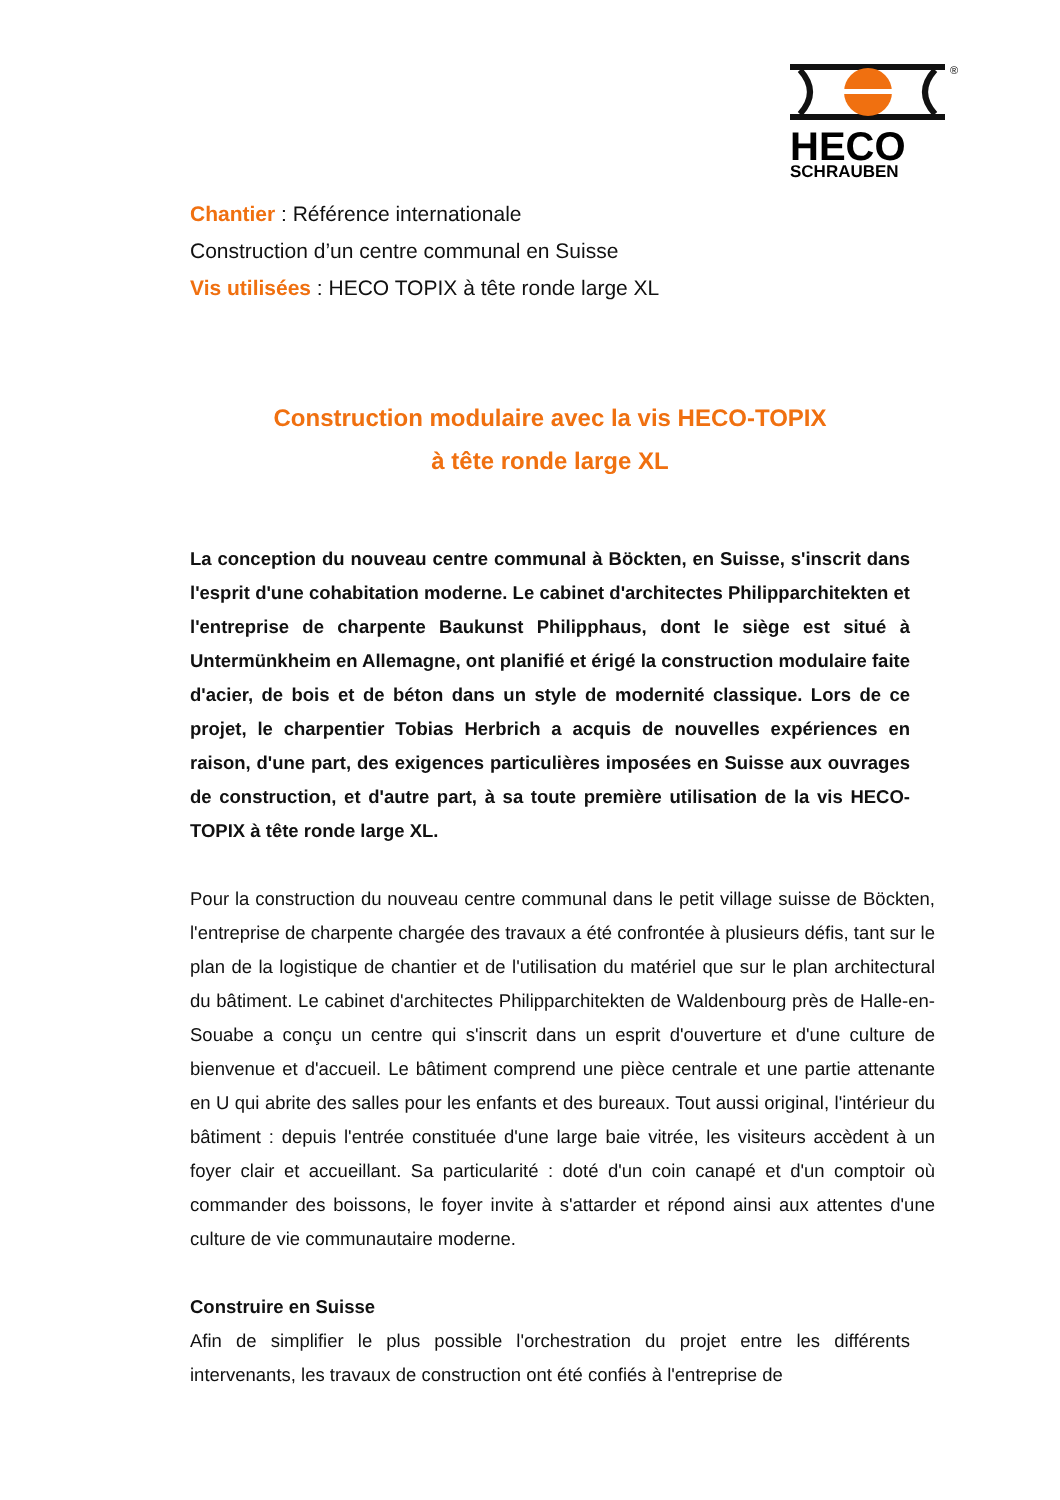®
HECO
SCHRAUBEN
Chantier : Référence internationale
Construction d’un centre communal en Suisse
Vis utilisées : HECO TOPIX à tête ronde large XL
Construction modulaire avec la vis HECO-TOPIX
à tête ronde large XL
La conception du nouveau centre communal à Böckten, en Suisse, s'inscrit dans l'esprit d'une cohabitation moderne. Le cabinet d'architectes Philipparchitekten et l'entreprise de charpente Baukunst Philipphaus, dont le siège est situé à Untermünkheim en Allemagne, ont planifié et érigé la construction modulaire faite d'acier, de bois et de béton dans un style de modernité classique. Lors de ce projet, le charpentier Tobias Herbrich a acquis de nouvelles expériences en raison, d'une part, des exigences particulières imposées en Suisse aux ouvrages de construction, et d'autre part, à sa toute première utilisation de la vis HECO-TOPIX à tête ronde large XL.
Pour la construction du nouveau centre communal dans le petit village suisse de Böckten, l'entreprise de charpente chargée des travaux a été confrontée à plusieurs défis, tant sur le plan de la logistique de chantier et de l'utilisation du matériel que sur le plan architectural du bâtiment. Le cabinet d'architectes Philipparchitekten de Waldenbourg près de Halle-en-Souabe a conçu un centre qui s'inscrit dans un esprit d'ouverture et d'une culture de bienvenue et d'accueil. Le bâtiment comprend une pièce centrale et une partie attenante en U qui abrite des salles pour les enfants et des bureaux. Tout aussi original, l'intérieur du bâtiment : depuis l'entrée constituée d'une large baie vitrée, les visiteurs accèdent à un foyer clair et accueillant. Sa particularité : doté d'un coin canapé et d'un comptoir où commander des boissons, le foyer invite à s'attarder et répond ainsi aux attentes d'une culture de vie communautaire moderne.
Construire en Suisse
Afin de simplifier le plus possible l'orchestration du projet entre les différents intervenants, les travaux de construction ont été confiés à l'entreprise de